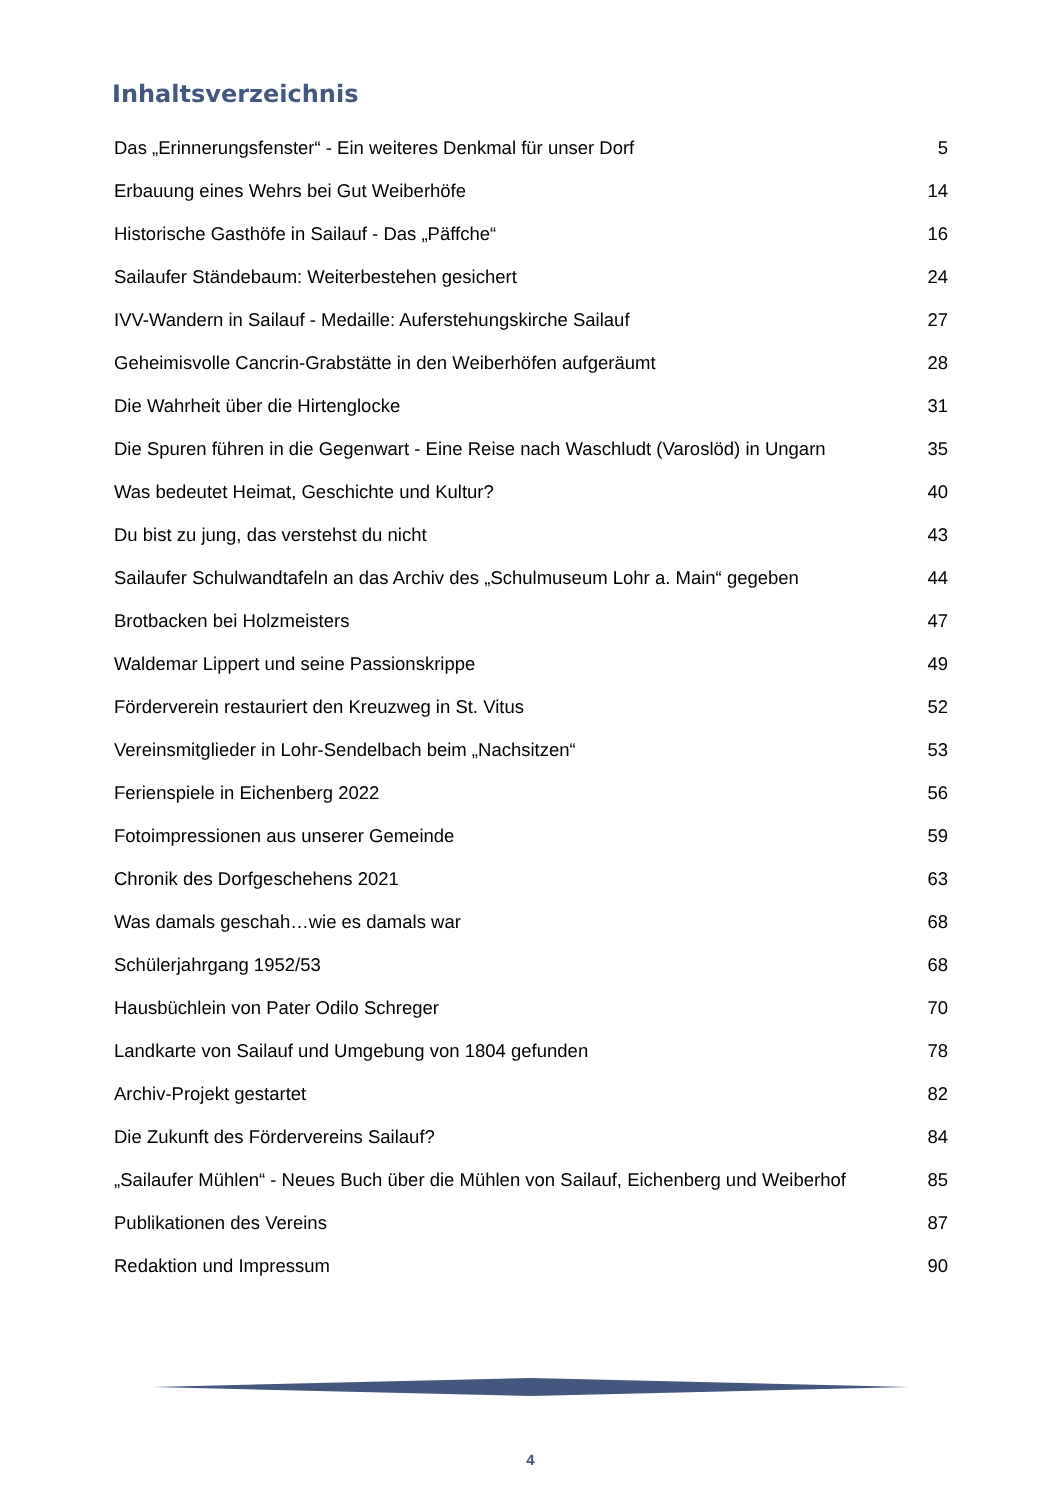Inhaltsverzeichnis
| Das „Erinnerungsfenster“ - Ein weiteres Denkmal für unser Dorf | 5 |
| Erbauung eines Wehrs bei Gut Weiberhöfe | 14 |
| Historische Gasthöfe in Sailauf - Das „Päffche“ | 16 |
| Sailaufer Ständebaum: Weiterbestehen gesichert | 24 |
| IVV-Wandern in Sailauf - Medaille: Auferstehungskirche Sailauf | 27 |
| Geheimisvolle Cancrin-Grabstätte in den Weiberhöfen aufgeräumt | 28 |
| Die Wahrheit über die Hirtenglocke | 31 |
| Die Spuren führen in die Gegenwart - Eine Reise nach Waschludt (Varoslöd) in Ungarn | 35 |
| Was bedeutet Heimat, Geschichte und Kultur? | 40 |
| Du bist zu jung, das verstehst du nicht | 43 |
| Sailaufer Schulwandtafeln an das Archiv des „Schulmuseum Lohr a. Main“ gegeben | 44 |
| Brotbacken bei Holzmeisters | 47 |
| Waldemar Lippert und seine Passionskrippe | 49 |
| Förderverein restauriert den Kreuzweg in St. Vitus | 52 |
| Vereinsmitglieder in Lohr-Sendelbach beim „Nachsitzen“ | 53 |
| Ferienspiele in Eichenberg 2022 | 56 |
| Fotoimpressionen aus unserer Gemeinde | 59 |
| Chronik des Dorfgeschehens 2021 | 63 |
| Was damals geschah…wie es damals war | 68 |
| Schülerjahrgang 1952/53 | 68 |
| Hausbüchlein von Pater Odilo Schreger | 70 |
| Landkarte von Sailauf und Umgebung von 1804 gefunden | 78 |
| Archiv-Projekt gestartet | 82 |
| Die Zukunft des Fördervereins Sailauf? | 84 |
| „Sailaufer Mühlen“ - Neues Buch über die Mühlen von Sailauf, Eichenberg und Weiberhof | 85 |
| Publikationen des Vereins | 87 |
| Redaktion und Impressum | 90 |
4